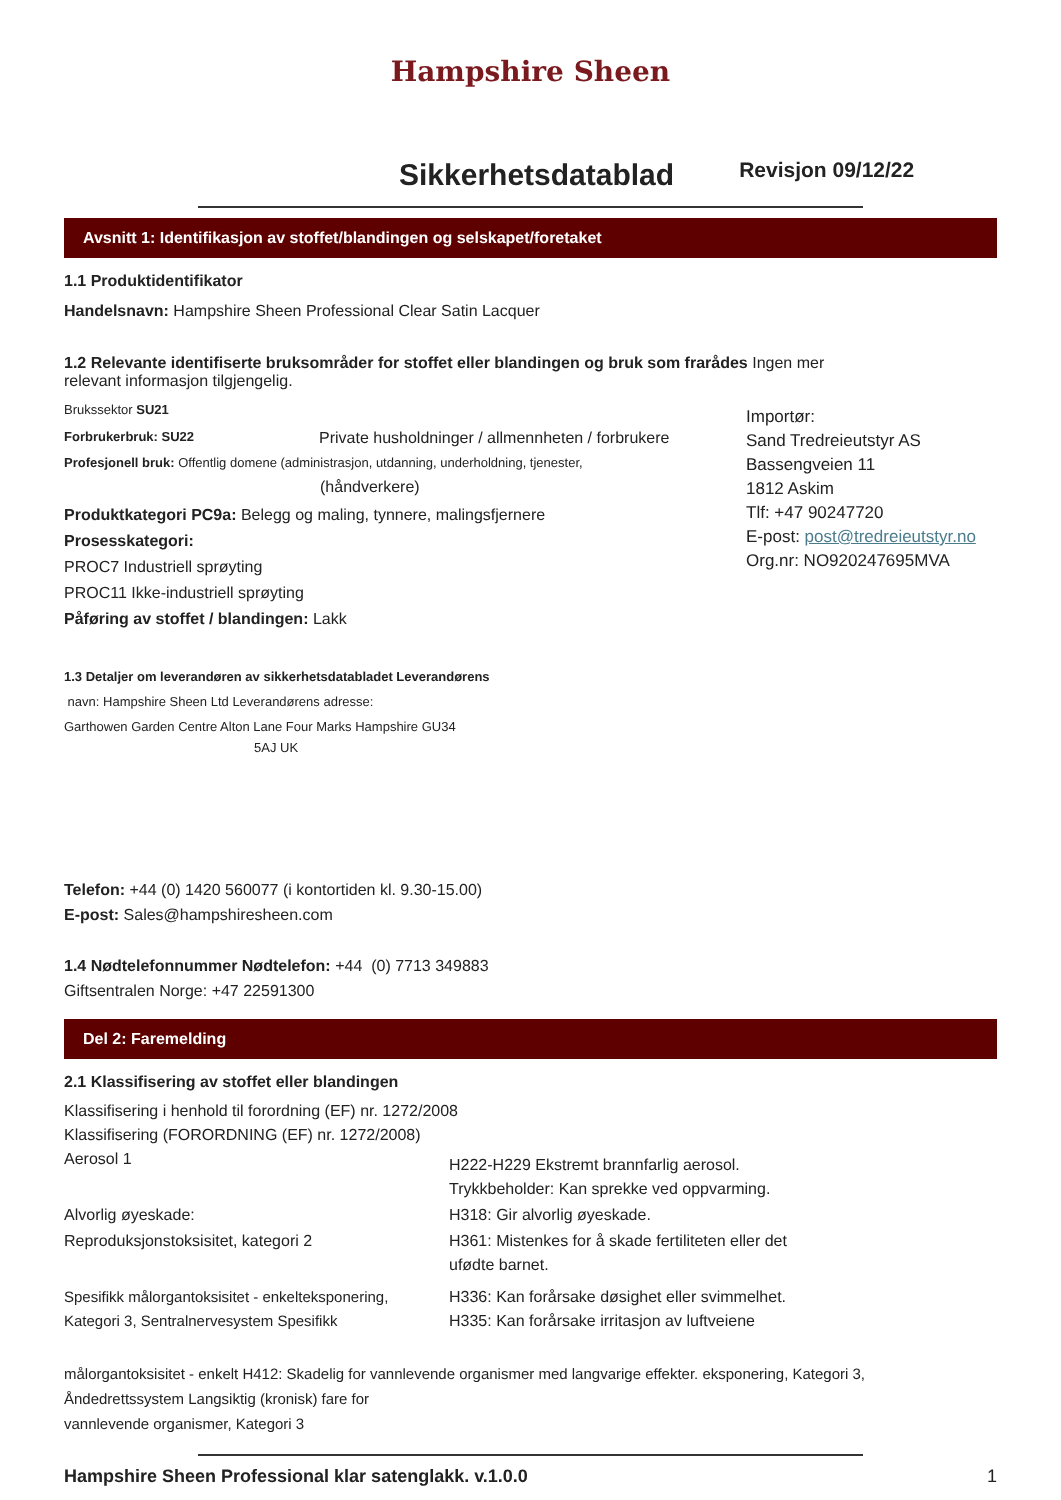Hampshire Sheen
Sikkerhetsdatablad
Revisjon 09/12/22
Avsnitt 1: Identifikasjon av stoffet/blandingen og selskapet/foretaket
1.1 Produktidentifikator
Handelsnavn: Hampshire Sheen Professional Clear Satin Lacquer
1.2 Relevante identifiserte bruksområder for stoffet eller blandingen og bruk som frarådes Ingen mer relevant informasjon tilgjengelig.
Brukssektor SU21
Forbrukerbruk: SU22 Private husholdninger / allmennheten / forbrukere
Profesjonell bruk: Offentlig domene (administrasjon, utdanning, underholdning, tjenester,
(håndverkere)
Produktkategori PC9a: Belegg og maling, tynnere, malingsfjernere
Prosesskategori:
PROC7 Industriell sprøyting
PROC11 Ikke-industriell sprøyting
Påføring av stoffet / blandingen: Lakk
Importør:
Sand Tredreieutstyr AS
Bassengveien 11
1812 Askim
Tlf: +47 90247720
E-post: post@tredreieutstyr.no
Org.nr: NO920247695MVA
1.3 Detaljer om leverandøren av sikkerhetsdatabladet Leverandørens
navn: Hampshire Sheen Ltd Leverandørens adresse:
Garthowen Garden Centre Alton Lane Four Marks Hampshire GU34
5AJ UK
Telefon: +44 (0) 1420 560077 (i kontortiden kl. 9.30-15.00)
E-post: Sales@hampshiresheen.com
1.4 Nødtelefonnummer Nødtelefon: +44 (0) 7713 349883
Giftsentralen Norge: +47 22591300
Del 2: Faremelding
2.1 Klassifisering av stoffet eller blandingen
Klassifisering i henhold til forordning (EF) nr. 1272/2008
Klassifisering (FORORDNING (EF) nr. 1272/2008)
Aerosol 1 H222-H229 Ekstremt brannfarlig aerosol.
Trykkbeholder: Kan sprekke ved oppvarming.
Alvorlig øyeskade: H318: Gir alvorlig øyeskade.
Reproduksjonstoksisitet, kategori 2 H361: Mistenkes for å skade fertiliteten eller det
ufødte barnet.
Spesifikk målorgantoksisitet - enkelteksponering,
Kategori 3, Sentralnervesystem Spesifikk H336: Kan forårsake døsighet eller svimmelhet.
H335: Kan forårsake irritasjon av luftveiene
målorgantoksisitet - enkelt H412: Skadelig for vannlevende organismer med langvarige effekter. eksponering, Kategori 3,
Åndedrettssystem Langsiktig (kronisk) fare for
vannlevende organismer, Kategori 3
Hampshire Sheen Professional klar satenglakk. v.1.0.0 1